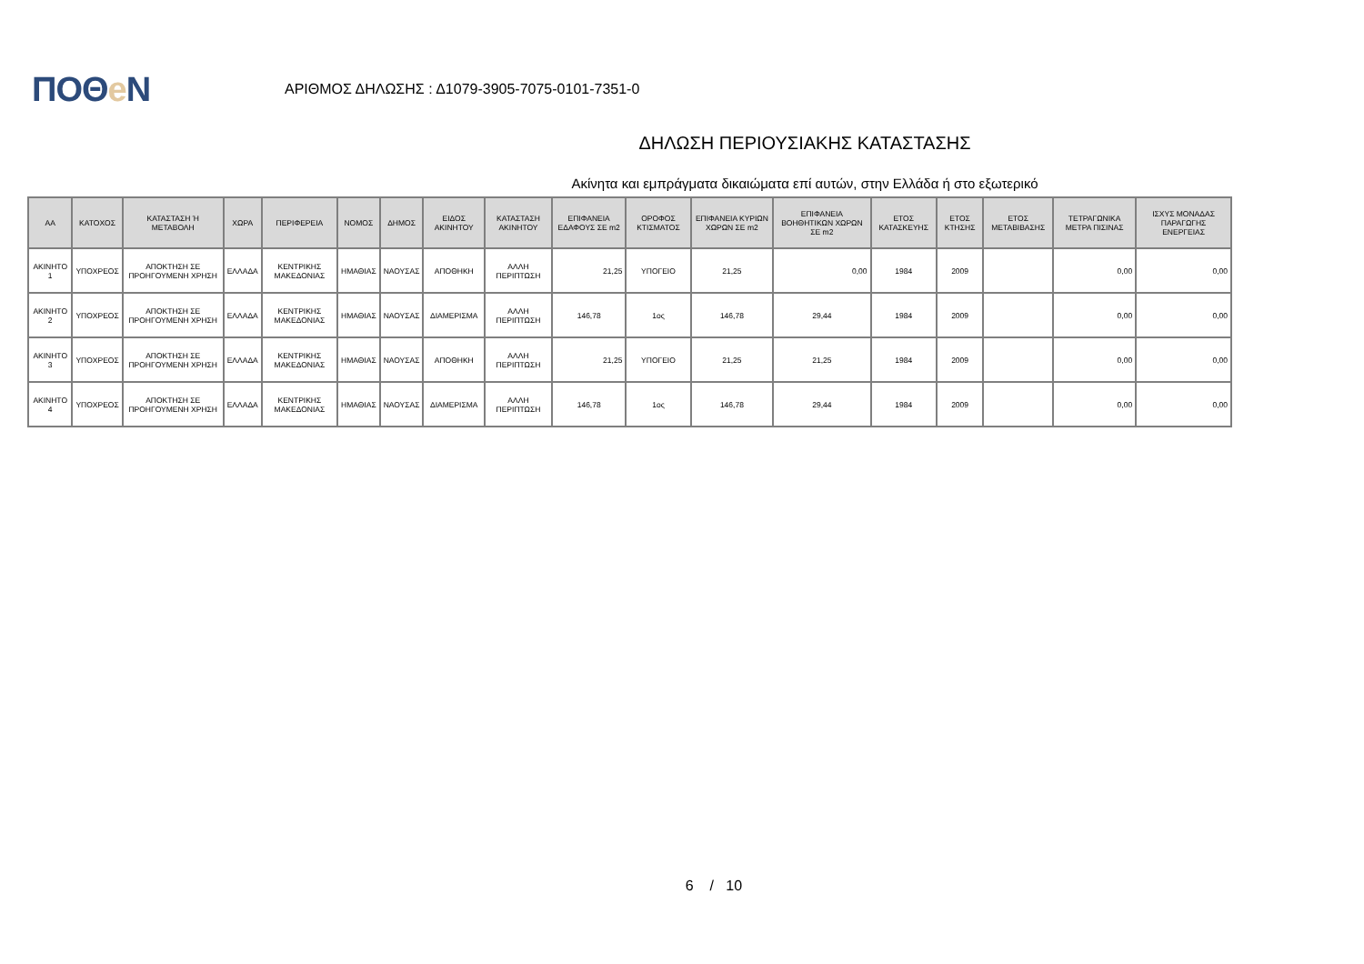ΠΟΘe Ν
ΑΡΙΘΜΟΣ ΔΗΛΩΣΗΣ : Δ1079-3905-7075-0101-7351-0
ΔΗΛΩΣΗ ΠΕΡΙΟΥΣΙΑΚΗΣ ΚΑΤΑΣΤΑΣΗΣ
Ακίνητα και εμπράγματα δικαιώματα επί αυτών, στην Ελλάδα ή στο εξωτερικό
| ΑΑ | ΚΑΤΟΧΟΣ | ΚΑΤΑΣΤΑΣΗ Ή ΜΕΤΑΒΟΛΗ | ΧΩΡΑ | ΠΕΡΙΦΕΡΕΙΑ | ΝΟΜΟΣ | ΔΗΜΟΣ | ΕΙΔΟΣ ΑΚΙΝΗΤΟΥ | ΚΑΤΑΣΤΑΣΗ ΑΚΙΝΗΤΟΥ | ΕΠΙΦΑΝΕΙΑ ΕΔΑΦΟΥΣ ΣΕ m2 | ΟΡΟΦΟΣ ΚΤΙΣΜΑΤΟΣ | ΕΠΙΦΑΝΕΙΑ ΚΥΡΙΩΝ ΧΩΡΩΝ ΣΕ m2 | ΕΠΙΦΑΝΕΙΑ ΒΟΗΘΗΤΙΚΩΝ ΧΩΡΩΝ ΣΕ m2 | ΕΤΟΣ ΚΑΤΑΣΚΕΥΗΣ | ΕΤΟΣ ΚΤΗΣΗΣ | ΕΤΟΣ ΜΕΤΑΒΙΒΑΣΗΣ | ΤΕΤΡΑΓΩΝΙΚΑ ΜΕΤΡΑ ΠΙΣΙΝΑΣ | ΙΣΧΥΣ ΜΟΝΑΔΑΣ ΠΑΡΑΓΩΓΗΣ ΕΝΕΡΓΕΙΑΣ |
| --- | --- | --- | --- | --- | --- | --- | --- | --- | --- | --- | --- | --- | --- | --- | --- | --- | --- |
| ΑΚΙΝΗΤΟ 1 | ΥΠΟΧΡΕΟΣ | ΑΠΟΚΤΗΣΗ ΣΕ ΠΡΟΗΓΟΥΜΕΝΗ ΧΡΗΣΗ | ΕΛΛΑΔΑ | ΚΕΝΤΡΙΚΗΣ ΜΑΚΕΔΟΝΙΑΣ | ΗΜΑΘΙΑΣ | ΝΑΟΥΣΑΣ | ΑΠΟΘΗΚΗ | ΑΛΛΗ ΠΕΡΙΠΤΩΣΗ | 21,25 | ΥΠΟΓΕΙΟ | 21,25 | 0,00 | 1984 | 2009 | | 0,00 | 0,00 |
| ΑΚΙΝΗΤΟ 2 | ΥΠΟΧΡΕΟΣ | ΑΠΟΚΤΗΣΗ ΣΕ ΠΡΟΗΓΟΥΜΕΝΗ ΧΡΗΣΗ | ΕΛΛΑΔΑ | ΚΕΝΤΡΙΚΗΣ ΜΑΚΕΔΟΝΙΑΣ | ΗΜΑΘΙΑΣ | ΝΑΟΥΣΑΣ | ΔΙΑΜΕΡΙΣΜΑ | ΑΛΛΗ ΠΕΡΙΠΤΩΣΗ | 146,78 | 1ος | 146,78 | 29,44 | 1984 | 2009 | | 0,00 | 0,00 |
| ΑΚΙΝΗΤΟ 3 | ΥΠΟΧΡΕΟΣ | ΑΠΟΚΤΗΣΗ ΣΕ ΠΡΟΗΓΟΥΜΕΝΗ ΧΡΗΣΗ | ΕΛΛΑΔΑ | ΚΕΝΤΡΙΚΗΣ ΜΑΚΕΔΟΝΙΑΣ | ΗΜΑΘΙΑΣ | ΝΑΟΥΣΑΣ | ΑΠΟΘΗΚΗ | ΑΛΛΗ ΠΕΡΙΠΤΩΣΗ | 21,25 | ΥΠΟΓΕΙΟ | 21,25 | 21,25 | 1984 | 2009 | | 0,00 | 0,00 |
| ΑΚΙΝΗΤΟ 4 | ΥΠΟΧΡΕΟΣ | ΑΠΟΚΤΗΣΗ ΣΕ ΠΡΟΗΓΟΥΜΕΝΗ ΧΡΗΣΗ | ΕΛΛΑΔΑ | ΚΕΝΤΡΙΚΗΣ ΜΑΚΕΔΟΝΙΑΣ | ΗΜΑΘΙΑΣ | ΝΑΟΥΣΑΣ | ΔΙΑΜΕΡΙΣΜΑ | ΑΛΛΗ ΠΕΡΙΠΤΩΣΗ | 146,78 | 1ος | 146,78 | 29,44 | 1984 | 2009 | | 0,00 | 0,00 |
6 / 10